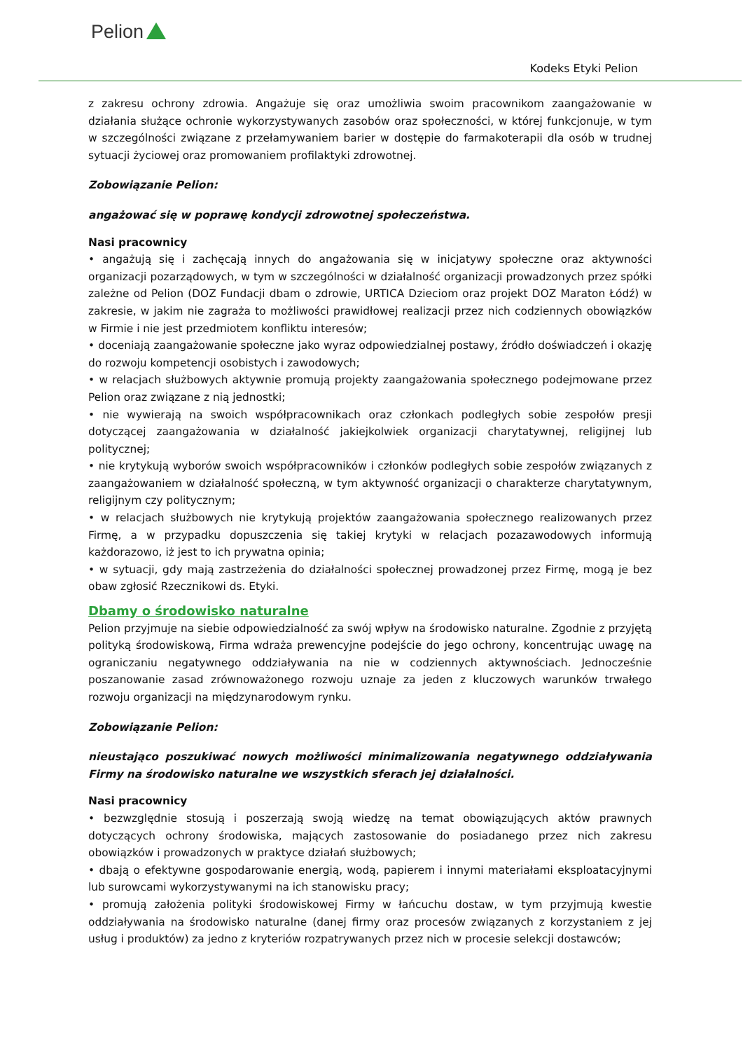Pelion
Kodeks Etyki Pelion
z zakresu ochrony zdrowia. Angażuje się oraz umożliwia swoim pracownikom zaangażowanie w działania służące ochronie wykorzystywanych zasobów oraz społeczności, w której funkcjonuje, w tym w szczególności związane z przełamywaniem barier w dostępie do farmakoterapii dla osób w trudnej sytuacji życiowej oraz promowaniem profilaktyki zdrowotnej.
Zobowiązanie Pelion:
angażować się w poprawę kondycji zdrowotnej społeczeństwa.
Nasi pracownicy
• angażują się i zachęcają innych do angażowania się w inicjatywy społeczne oraz aktywności organizacji pozarządowych, w tym w szczególności w działalność organizacji prowadzonych przez spółki zależne od Pelion (DOZ Fundacji dbam o zdrowie, URTICA Dzieciom oraz projekt DOZ Maraton Łódź) w zakresie, w jakim nie zagraża to możliwości prawidłowej realizacji przez nich codziennych obowiązków w Firmie i nie jest przedmiotem konfliktu interesów;
• doceniają zaangażowanie społeczne jako wyraz odpowiedzialnej postawy, źródło doświadczeń i okazję do rozwoju kompetencji osobistych i zawodowych;
• w relacjach służbowych aktywnie promują projekty zaangażowania społecznego podejmowane przez Pelion oraz związane z nią jednostki;
• nie wywierają na swoich współpracownikach oraz członkach podległych sobie zespołów presji dotyczącej zaangażowania w działalność jakiejkolwiek organizacji charytatywnej, religijnej lub politycznej;
• nie krytykują wyborów swoich współpracowników i członków podległych sobie zespołów związanych z zaangażowaniem w działalność społeczną, w tym aktywność organizacji o charakterze charytatywnym, religijnym czy politycznym;
• w relacjach służbowych nie krytykują projektów zaangażowania społecznego realizowanych przez Firmę, a w przypadku dopuszczenia się takiej krytyki w relacjach pozazawodowych informują każdorazowo, iż jest to ich prywatna opinia;
• w sytuacji, gdy mają zastrzeżenia do działalności społecznej prowadzonej przez Firmę, mogą je bez obaw zgłosić Rzecznikowi ds. Etyki.
Dbamy o środowisko naturalne
Pelion przyjmuje na siebie odpowiedzialność za swój wpływ na środowisko naturalne. Zgodnie z przyjętą polityką środowiskową, Firma wdraża prewencyjne podejście do jego ochrony, koncentrując uwagę na ograniczaniu negatywnego oddziaływania na nie w codziennych aktywnościach. Jednocześnie poszanowanie zasad zrównoważonego rozwoju uznaje za jeden z kluczowych warunków trwałego rozwoju organizacji na międzynarodowym rynku.
Zobowiązanie Pelion:
nieustająco poszukiwać nowych możliwości minimalizowania negatywnego oddziaływania Firmy na środowisko naturalne we wszystkich sferach jej działalności.
Nasi pracownicy
• bezwzględnie stosują i poszerzają swoją wiedzę na temat obowiązujących aktów prawnych dotyczących ochrony środowiska, mających zastosowanie do posiadanego przez nich zakresu obowiązków i prowadzonych w praktyce działań służbowych;
• dbają o efektywne gospodarowanie energią, wodą, papierem i innymi materiałami eksploatacyjnymi lub surowcami wykorzystywanymi na ich stanowisku pracy;
• promują założenia polityki środowiskowej Firmy w łańcuchu dostaw, w tym przyjmują kwestie oddziaływania na środowisko naturalne (danej firmy oraz procesów związanych z korzystaniem z jej usług i produktów) za jedno z kryteriów rozpatrywanych przez nich w procesie selekcji dostawców;